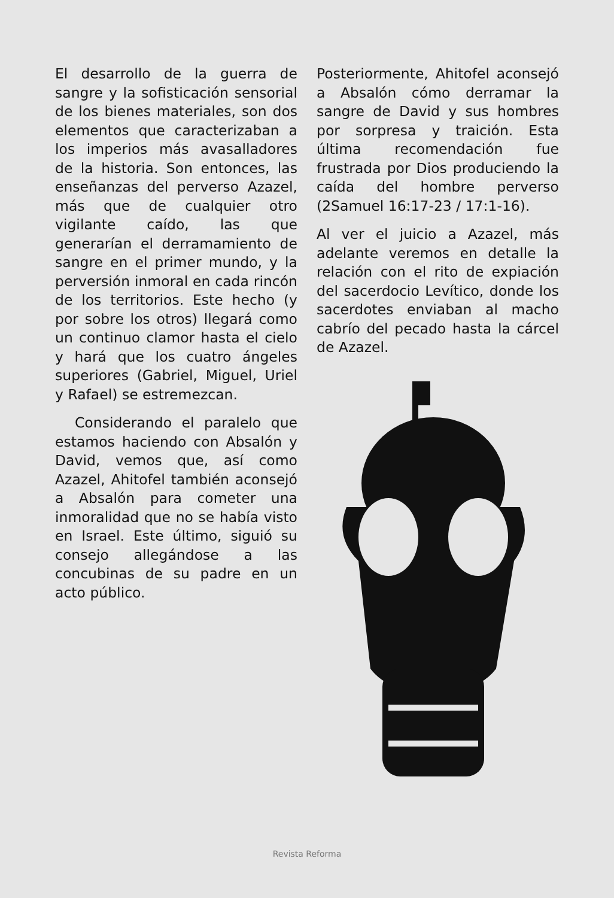El desarrollo de la guerra de sangre y la sofisticación sensorial de los bienes materiales, son dos elementos que caracterizaban a los imperios más avasalladores de la historia. Son entonces, las enseñanzas del perverso Azazel, más que de cualquier otro vigilante caído, las que generarían el derramamiento de sangre en el primer mundo, y la perversión inmoral en cada rincón de los territorios. Este hecho (y por sobre los otros) llegará como un continuo clamor hasta el cielo y hará que los cuatro ángeles superiores (Gabriel, Miguel, Uriel y Rafael) se estremezcan.
Considerando el paralelo que estamos haciendo con Absalón y David, vemos que, así como Azazel, Ahitofel también aconsejó a Absalón para cometer una inmoralidad que no se había visto en Israel. Este último, siguió su consejo allegándose a las concubinas de su padre en un acto público.
Posteriormente, Ahitofel aconsejó a Absalón cómo derramar la sangre de David y sus hombres por sorpresa y traición. Esta última recomendación fue frustrada por Dios produciendo la caída del hombre perverso (2Samuel 16:17-23 / 17:1-16).
Al ver el juicio a Azazel, más adelante veremos en detalle la relación con el rito de expiación del sacerdocio Levítico, donde los sacerdotes enviaban al macho cabrío del pecado hasta la cárcel de Azazel.
Revista Reforma